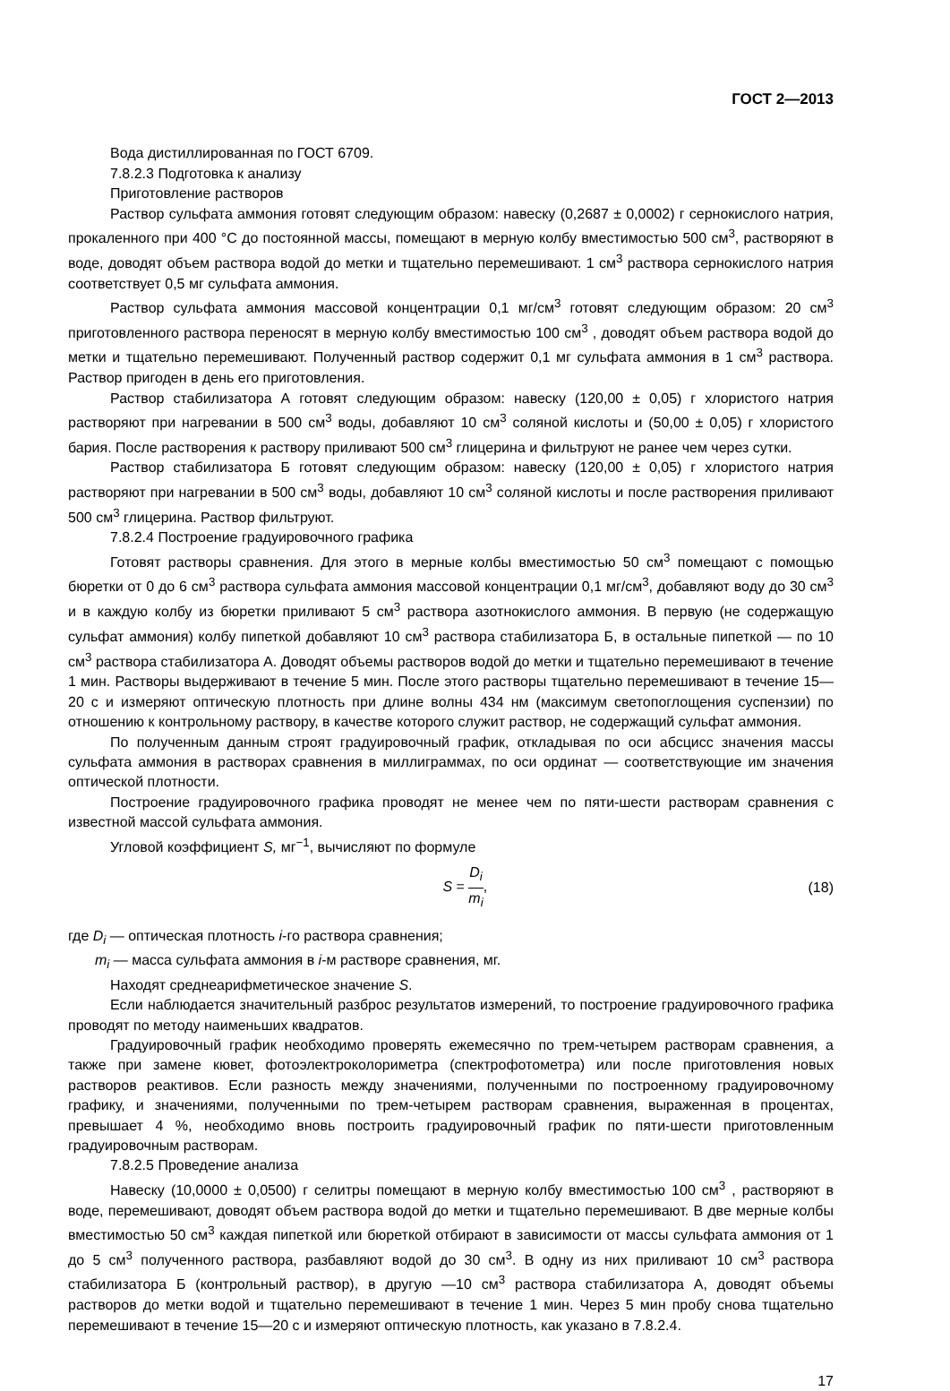ГОСТ 2—2013
Вода дистиллированная по ГОСТ 6709.
7.8.2.3 Подготовка к анализу
Приготовление растворов
Раствор сульфата аммония готовят следующим образом: навеску (0,2687 ± 0,0002) г сернокислого натрия, прокаленного при 400 °С до постоянной массы, помещают в мерную колбу вместимостью 500 см<sup>3</sup>, растворяют в воде, доводят объем раствора водой до метки и тщательно перемешивают. 1 см<sup>3</sup> раствора сернокислого натрия соответствует 0,5 мг сульфата аммония.
Раствор сульфата аммония массовой концентрации 0,1 мг/см<sup>3</sup> готовят следующим образом: 20 см<sup>3</sup> приготовленного раствора переносят в мерную колбу вместимостью 100 см<sup>3</sup> , доводят объем раствора водой до метки и тщательно перемешивают. Полученный раствор содержит 0,1 мг сульфата аммония в 1 см<sup>3</sup> раствора. Раствор пригоден в день его приготовления.
Раствор стабилизатора А готовят следующим образом: навеску (120,00 ± 0,05) г хлористого натрия растворяют при нагревании в 500 см<sup>3</sup> воды, добавляют 10 см<sup>3</sup> соляной кислоты и (50,00 ± 0,05) г хлористого бария. После растворения к раствору приливают 500 см<sup>3</sup> глицерина и фильтруют не ранее чем через сутки.
Раствор стабилизатора Б готовят следующим образом: навеску (120,00 ± 0,05) г хлористого натрия растворяют при нагревании в 500 см<sup>3</sup> воды, добавляют 10 см<sup>3</sup> соляной кислоты и после растворения приливают 500 см<sup>3</sup> глицерина. Раствор фильтруют.
7.8.2.4 Построение градуировочного графика
Готовят растворы сравнения. Для этого в мерные колбы вместимостью 50 см<sup>3</sup> помещают с помощью бюретки от 0 до 6 см<sup>3</sup> раствора сульфата аммония массовой концентрации 0,1 мг/см<sup>3</sup>, добавляют воду до 30 см<sup>3</sup> и в каждую колбу из бюретки приливают 5 см<sup>3</sup> раствора азотнокислого аммония. В первую (не содержащую сульфат аммония) колбу пипеткой добавляют 10 см<sup>3</sup> раствора стабилизатора Б, в остальные пипеткой — по 10 см<sup>3</sup> раствора стабилизатора А. Доводят объемы растворов водой до метки и тщательно перемешивают в течение 1 мин. Растворы выдерживают в течение 5 мин. После этого растворы тщательно перемешивают в течение 15—20 с и измеряют оптическую плотность при длине волны 434 нм (максимум светопоглощения суспензии) по отношению к контрольному раствору, в качестве которого служит раствор, не содержащий сульфат аммония.
По полученным данным строят градуировочный график, откладывая по оси абсцисс значения массы сульфата аммония в растворах сравнения в миллиграммах, по оси ординат — соответствующие им значения оптической плотности.
Построение градуировочного графика проводят не менее чем по пяти-шести растворам сравнения с известной массой сульфата аммония.
Угловой коэффициент S, мг<sup>−1</sup>, вычисляют по формуле
S = D<sub>i</sub> m<sub>i</sub>, (18)
где D<sub>i</sub> — оптическая плотность i-го раствора сравнения;
m<sub>i</sub> — масса сульфата аммония в i-м растворе сравнения, мг.
Находят среднеарифметическое значение S.
Если наблюдается значительный разброс результатов измерений, то построение градуировочного графика проводят по методу наименьших квадратов.
Градуировочный график необходимо проверять ежемесячно по трем-четырем растворам сравнения, а также при замене кювет, фотоэлектроколориметра (спектрофотометра) или после приготовления новых растворов реактивов. Если разность между значениями, полученными по построенному градуировочному графику, и значениями, полученными по трем-четырем растворам сравнения, выраженная в процентах, превышает 4 %, необходимо вновь построить градуировочный график по пяти-шести приготовленным градуировочным растворам.
7.8.2.5 Проведение анализа
Навеску (10,0000 ± 0,0500) г селитры помещают в мерную колбу вместимостью 100 см<sup>3</sup> , растворяют в воде, перемешивают, доводят объем раствора водой до метки и тщательно перемешивают. В две мерные колбы вместимостью 50 см<sup>3</sup> каждая пипеткой или бюреткой отбирают в зависимости от массы сульфата аммония от 1 до 5 см<sup>3</sup> полученного раствора, разбавляют водой до 30 см<sup>3</sup>. В одну из них приливают 10 см<sup>3</sup> раствора стабилизатора Б (контрольный раствор), в другую —10 см<sup>3</sup> раствора стабилизатора А, доводят объемы растворов до метки водой и тщательно перемешивают в течение 1 мин. Через 5 мин пробу снова тщательно перемешивают в течение 15—20 с и измеряют оптическую плотность, как указано в 7.8.2.4.
17